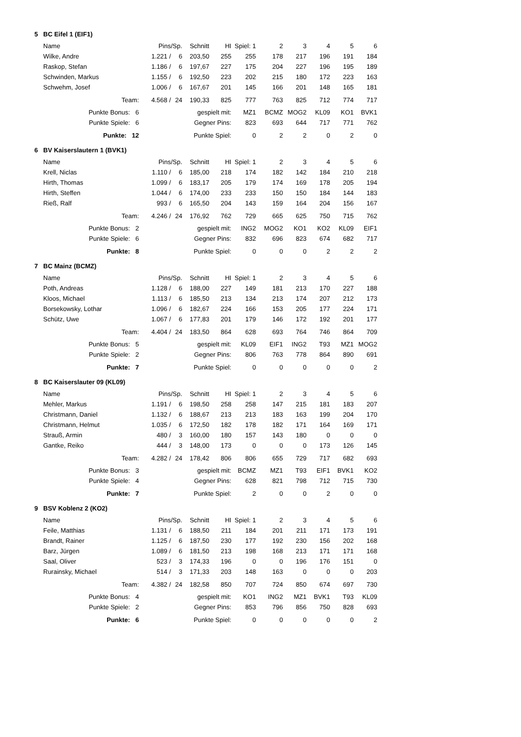5 BC Eifel 1 (EIF1)
| Name | Pins | /Sp. | Schnitt | HI | Spiel: 1 | 2 | 3 | 4 | 5 | 6 | |
| --- | --- | --- | --- | --- | --- | --- | --- | --- | --- | --- | --- |
| Wilke, Andre | 1.221 / | 6 | 203,50 | 255 | 255 | 178 | 217 | 196 | 191 | 184 | |
| Raskop, Stefan | 1.186 / | 6 | 197,67 | 227 | 175 | 204 | 227 | 196 | 195 | 189 | |
| Schwinden, Markus | 1.155 / | 6 | 192,50 | 223 | 202 | 215 | 180 | 172 | 223 | 163 | |
| Schwehm, Josef | 1.006 / | 6 | 167,67 | 201 | 145 | 166 | 201 | 148 | 165 | 181 | |
| Team: | 4.568 / | 24 | 190,33 | 825 | 777 | 763 | 825 | 712 | 774 | 717 | |
| Punkte Bonus: 6 | gespielt mit: | | | | MZ1 | BCMZ | MOG2 | KL09 | KO1 | BVK1 | |
| Punkte Spiele: 6 | Gegner Pins: | | | | 823 | 693 | 644 | 717 | 771 | 762 | |
| Punkte: 12 | Punkte Spiel: | | | | 0 | 2 | 2 | 0 | 2 | 0 | |
6 BV Kaiserslautern 1 (BVK1)
| Name | Pins | /Sp. | Schnitt | HI | Spiel: 1 | 2 | 3 | 4 | 5 | 6 | |
| --- | --- | --- | --- | --- | --- | --- | --- | --- | --- | --- | --- |
| Krell, Niclas | 1.110 / | 6 | 185,00 | 218 | 174 | 182 | 142 | 184 | 210 | 218 | |
| Hirth, Thomas | 1.099 / | 6 | 183,17 | 205 | 179 | 174 | 169 | 178 | 205 | 194 | |
| Hirth, Steffen | 1.044 / | 6 | 174,00 | 233 | 233 | 150 | 150 | 184 | 144 | 183 | |
| Rieß, Ralf | 993 / | 6 | 165,50 | 204 | 143 | 159 | 164 | 204 | 156 | 167 | |
| Team: | 4.246 / | 24 | 176,92 | 762 | 729 | 665 | 625 | 750 | 715 | 762 | |
| Punkte Bonus: 2 | gespielt mit: | | | | ING2 | MOG2 | KO1 | KO2 | KL09 | EIF1 | |
| Punkte Spiele: 6 | Gegner Pins: | | | | 832 | 696 | 823 | 674 | 682 | 717 | |
| Punkte: 8 | Punkte Spiel: | | | | 0 | 0 | 0 | 2 | 2 | 2 | |
7 BC Mainz (BCMZ)
| Name | Pins | /Sp. | Schnitt | HI | Spiel: 1 | 2 | 3 | 4 | 5 | 6 | |
| --- | --- | --- | --- | --- | --- | --- | --- | --- | --- | --- | --- |
| Poth, Andreas | 1.128 / | 6 | 188,00 | 227 | 149 | 181 | 213 | 170 | 227 | 188 | |
| Kloos, Michael | 1.113 / | 6 | 185,50 | 213 | 134 | 213 | 174 | 207 | 212 | 173 | |
| Borsekowsky, Lothar | 1.096 / | 6 | 182,67 | 224 | 166 | 153 | 205 | 177 | 224 | 171 | |
| Schütz, Uwe | 1.067 / | 6 | 177,83 | 201 | 179 | 146 | 172 | 192 | 201 | 177 | |
| Team: | 4.404 / | 24 | 183,50 | 864 | 628 | 693 | 764 | 746 | 864 | 709 | |
| Punkte Bonus: 5 | gespielt mit: | | | | KL09 | EIF1 | ING2 | T93 | MZ1 | MOG2 | |
| Punkte Spiele: 2 | Gegner Pins: | | | | 806 | 763 | 778 | 864 | 890 | 691 | |
| Punkte: 7 | Punkte Spiel: | | | | 0 | 0 | 0 | 0 | 0 | 2 | |
8 BC Kaiserslauter 09 (KL09)
| Name | Pins | /Sp. | Schnitt | HI | Spiel: 1 | 2 | 3 | 4 | 5 | 6 | |
| --- | --- | --- | --- | --- | --- | --- | --- | --- | --- | --- | --- |
| Mehler, Markus | 1.191 / | 6 | 198,50 | 258 | 258 | 147 | 215 | 181 | 183 | 207 | |
| Christmann, Daniel | 1.132 / | 6 | 188,67 | 213 | 213 | 183 | 163 | 199 | 204 | 170 | |
| Christmann, Helmut | 1.035 / | 6 | 172,50 | 182 | 178 | 182 | 171 | 164 | 169 | 171 | |
| Strauß, Armin | 480 / | 3 | 160,00 | 180 | 157 | 143 | 180 | 0 | 0 | 0 | |
| Gantke, Reiko | 444 / | 3 | 148,00 | 173 | 0 | 0 | 0 | 173 | 126 | 145 | |
| Team: | 4.282 / | 24 | 178,42 | 806 | 806 | 655 | 729 | 717 | 682 | 693 | |
| Punkte Bonus: 3 | gespielt mit: | | | | BCMZ | MZ1 | T93 | EIF1 | BVK1 | KO2 | |
| Punkte Spiele: 4 | Gegner Pins: | | | | 628 | 821 | 798 | 712 | 715 | 730 | |
| Punkte: 7 | Punkte Spiel: | | | | 2 | 0 | 0 | 2 | 0 | 0 | |
9 BSV Koblenz 2 (KO2)
| Name | Pins | /Sp. | Schnitt | HI | Spiel: 1 | 2 | 3 | 4 | 5 | 6 | |
| --- | --- | --- | --- | --- | --- | --- | --- | --- | --- | --- | --- |
| Feile, Matthias | 1.131 / | 6 | 188,50 | 211 | 184 | 201 | 211 | 171 | 173 | 191 | |
| Brandt, Rainer | 1.125 / | 6 | 187,50 | 230 | 177 | 192 | 230 | 156 | 202 | 168 | |
| Barz, Jürgen | 1.089 / | 6 | 181,50 | 213 | 198 | 168 | 213 | 171 | 171 | 168 | |
| Saal, Oliver | 523 / | 3 | 174,33 | 196 | 0 | 0 | 196 | 176 | 151 | 0 | |
| Rurainsky, Michael | 514 / | 3 | 171,33 | 203 | 148 | 163 | 0 | 0 | 0 | 203 | |
| Team: | 4.382 / | 24 | 182,58 | 850 | 707 | 724 | 850 | 674 | 697 | 730 | |
| Punkte Bonus: 4 | gespielt mit: | | | | KO1 | ING2 | MZ1 | BVK1 | T93 | KL09 | |
| Punkte Spiele: 2 | Gegner Pins: | | | | 853 | 796 | 856 | 750 | 828 | 693 | |
| Punkte: 6 | Punkte Spiel: | | | | 0 | 0 | 0 | 0 | 0 | 2 | |